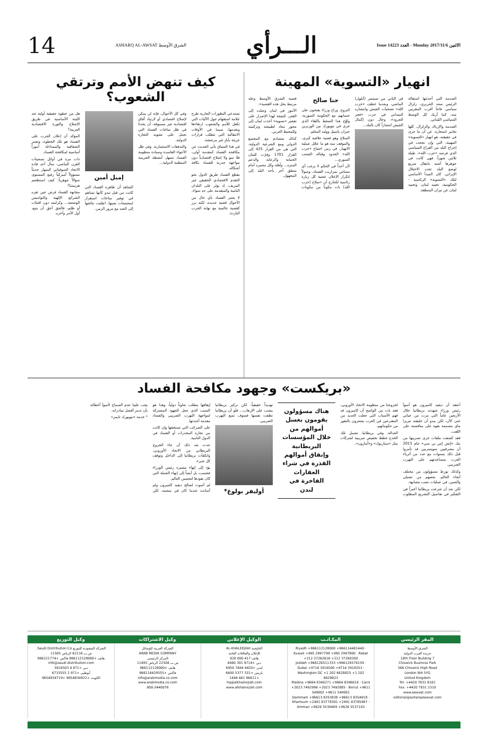14
ASHARQ AL-AWSAT الشرق الأوسط
الـــرأي
Issue 14223 العدد - Monday 2017/11/6 الاثنين
انهيار «التسوية» المهينة
الصدمة التي أحدثتها استقالة الرئيس سعد الحريري، زلزال سياسي فاجأ أقرب المقربين منه، كما أربك كل الوسط السياسي اللبناني.
الصدمة والإرباك والزلزال، كلها تعابير استعارة، عن أن ما جرى في حقيقته، هو انهيار «التسوية» المهينة، التي وإن نجحت في إخراج البلد من الفراغ السياسي الذي فرضه «حزب الله»، طيلة ثلاثين شهراً، فهي كانت في جوهرها أشبه بانتقال سريع لوضع البلد تحت الاحتلال الإيراني. كان المبدأ الأساسي لتلك «التسوية» الرئاسية - الحكومية، تحييد لبنان، وتحييد لبنان عن نيران المنطقة.
في الثاني من سبتمبر (أيلول) الماضي، وبعدما خطف «حزب الله» تضحيات الجيش وانتصاره الميداني في حرب «فجر الجرود»، وحال دون إكمال الجيش انتصاراً كان بالبلد...
حنا صالح
النزوح. وراح وزراء يفتحون على حسابهم مع الحكومة السورية، وتُوِّج هذا الضغط باللقاء الذي جرى في نيويورك بين الوزيرين جبران باسيل ووليد المعلم.
السلاح وهو قضية خلافية كبرى، والموقف منه هو ما عجّل عملية الانهيار. في زمن اجتياح «حزب الله» الحدود وقتاله الشعب السوري...
لأن أحداً في الحكم لا يرغب أي مساس بمزاريب الفساد، وصولاً لتكرار الإعلان عشية كل زيارة رئاسية للخارج أن «سلاح (حزب الله) بات مكوناً من مكونات قضية الشرق الأوسط وحله مرتبط بحل هذه القضية».
الأمور في لبنان وصلت إلى القعر، كنتيجة لهذا الإصرار على تفجير «تسوية» أخذت لبنان إلى محور معاد لطبيعته وتركيبته وللمحيط العربي.
كذلك متصادم مع المجتمع الدولي ومع الشرعية الدولية، التي هي من القرار 425 إلى القرار 1701 وفرّت للبنان الحماية والرعاية والدعم المنزه... وأهله وكل مصيره أمام منطق آخر يأخذ البلد إلى المجهول.
كيف تنهض الأمم وترتقي الشعوب؟
تستدعي التطورات الجارية طرح علامة استفهام حول الآليات التي تكفل للأمم والشعوب ارتقاءها وتقدمها، سيما في الأوقات الانتقالية التي تتطلب قرارات جريئة بأيادٍ غير مرتعشة.
في هذا السياق يأتي الحديث عن مكافحة الفساد كمقدمة أولى، فلا نمو ولا إصلاح اقتصادياً دون مواجهة جذرية للفساد بكافة أشكاله.
يقطع الفساد طريق الدول نحو التقدم الاقتصادي الحقيقي غير المزيف، إذ يؤثر على البلدان النامية والمتقدمة على حد سواء.
لا يعتبر الفساد بأي حال من الأحوال قضية جديدة، لكنه برز كقضية عالمية مع نهاية الحرب الباردة.
وفي كل الأحوال، فإنه لن يمكن لإصلاح اقتصادي أو لارتياد آفاق اقتصادية غير مسبوقة، أن يحدثا في ظل مناخات الفساد التي تعمل على تشويه التجارة الدولية.
والتدفقات الاستثمارية. وفي ظل الأجواء الفاسدة وسيادة منظومة الفساد تسهل أنشطة الجريمة المنظمة الدولية...
إميل أمين
الشاهد أن ظاهرة الفساد التي كانت من قبل تبدو كأنها تساهم في توفير مناخات استقرار لمجتمعات بعينها، انقلبت نتائجها إلى الضد مع مرور الزمن.
هل من خطوة حقيقية أولية تعد اللبنة الأساسية في طريق الإصلاح والثورة الاقتصادية العربية؟
المؤكد أن إعلان الحرب على الفساد هو تلك الخطوة، وتعتبر الشفافية والمساءلة أموراً أساسية لمكافحة الفساد.
ذات مرة في أوائل تسعينات القرن الماضي، سأل أحد قادة الاتحاد السوفياتي المنهار حديثاً مسؤولاً أميركياً رفيع المستوى سؤالاً جوهرياً: كيف استطعتم هزيمتنا؟
مجابهة الفساد فرض عين تقره الشرائع الإلهية والنواميس الوضعية... وكرامته دون افتئات أو ظلم، فالحق أحق أن يتبع، أول الأمر وآخره.
«بريكست» وجهود مكافحة الفساد
أعتقد أن ديفيد كاميرون هو أسوأ رئيس وزراء شهدته بريطانيا خلال الأربعين عاماً التي مرت من حياتي حتى الآن، لكن يبدو أن خليفته تيريزا ماي مصممة بقوة على منافسته على اللقب.
فقد كشفت ملفات جرى تسريبها من بنك «إتش إس بي سي» عام 2015 أن مصرفيين سويسريين قد تآمروا قبل ذلك بسنوات مع عدد من أثرياء الغرب بمساعدتهم على التهرب الضريبي.
وكذلك تورط مسؤولون من مختلف أنحاء العالم، بعضهم من تشيلي والصين، في عمليات نصب مشابهة.
لكن بعد أن شرعت بريطانيا أخيراً في التفكير في تفاصيل التشريع المطلوب لخروجنا من منظومة الاتحاد الأوروبي، فقد بات من الواضح أن كاميرون قد فهم الأسباب التي جعلت العديد من المقترعين في الغرب يشعرون بالنفور من حكوماتهم.
العدالة. وفي بريطانيا، تشمل تلك الخدع خطط تخفيض ضريبية لشركات مثل «ستاربوك» و«أمازون».
هناك مسؤولون يقومون بغسل أموالهم من خلال المؤسسات البريطانية وإنفاق أموالهم القذرة في شراء العقارات الفاخرة في لندن
تهديداً حقيقياً، لكن تركيز بريطانيا ينصب على الإرهاب... فلو أن بريطانيا نظفت نفسها فسوف تمنع التهرب الضريبي.
أوليفر بولوغ*
إيقافها يتطلب تعاوناً دولياً، وهذا هو السبب الذي جعل الجهود المشتركة لمواجهة التهرب الضريبي والفساد مقدمة أجندتها.
على الضرائب التي تستحقها وإن كانت من تجارة المخدرات أو الفساد في الدول النامية.
حدث بعد ذلك أن جاء الخروج البريطاني من الاتحاد الأوروبي، وانكفأت بريطانيا إلى الداخل وتوقف كل شيء.
يؤد إلى إنهاء مسيرة رئيس الوزراء فحسب، بل أيضاً إلى إنهاء الحملة التي كان يقودها لتحسين العالم.
لم أصوت لصالح ديفيد كاميرون ولم أسانده عندما كان في منصبه، لكن يجب علينا عدم السماح لأسوأ أخطائه بأن تدمر أفضل مبادراته.
* خدمة «نيويورك تايمز»
المقر الرئيسي المكـاتـب الوكيل الإعلاني وكيل الاشتراكات وكيل التوزيع
الشرق الأوسط
جريدة العرب الدولية
10th Floor Building 7
Chiswick Business Park
566 Chiswick High Road
London W4 5YG
United Kingdom
Tel: +4420 7831 8181
Fax: +4420 7831 2310
www.aawsat.com
editorial@asharqalawsat.com
Riyadh +966112128000 +966114401440 · Kuwait +965 2997799 +965 2997800 · Rabat +212 37262616 +212 37260300
Jeddah +966126511333 +966126576159 · Dubai +9714 3916500 +9714 3918353 · Washington DC +1 202 6628825 +1 202 6628823
Madina +9664 8340271 +9664 8396618 · Cairo +2023 7492996 +2023 7492885 · Beirut +9611 549002 +9611 549001
Dammam +96613 8353838 +96613 8354918 · Khartoum +2491 83778301 +2491 83785987 · Amman +9626 5539409 +9626 5537103
الخليجية AL-KHALEEJIAH
للإعلان والعلاقات العامة
هاتف 417 000 920
دبي +9714 391 4440
لندن +4420 7404 6950
باريس +331 5377 6400
+96611 441 1444
hq@alkhaleejiah.com
www.alkhaleejiah.com
الشركة العربية للوسائل
ARAB MEDIA COMPANY
المركز الرئيسي
ص.ب 22304 الرياض 11495
هاتف +966112128000
فاكس +966114429555
info@arabmedia.co.com
www.arabmedia.co.com
800-2440076
الشركة السعودية للتوزيع Saudi Distribution Co.
ص.ب 62116 الرياض 11585
هاتف +966112128000 فاكس +966121774
info@saudi-distribution.com
دبي +971 4 3916503
أبوظبي +971 2 6733555
الكويت +9654834922 +9654834719